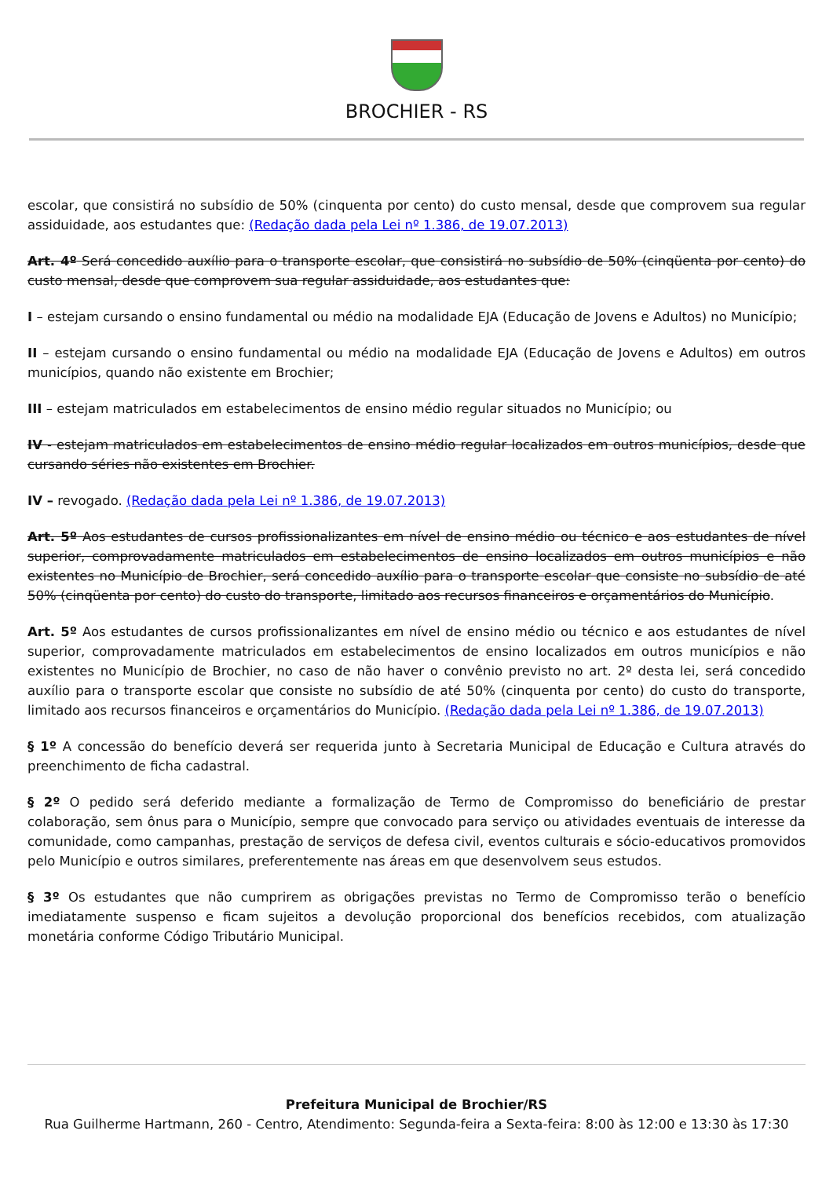BROCHIER - RS
escolar, que consistirá no subsídio de 50% (cinquenta por cento) do custo mensal, desde que comprovem sua regular assiduidade, aos estudantes que: (Redação dada pela Lei nº 1.386, de 19.07.2013)
Art. 4º Será concedido auxílio para o transporte escolar, que consistirá no subsídio de 50% (cinqüenta por cento) do custo mensal, desde que comprovem sua regular assiduidade, aos estudantes que:
I – estejam cursando o ensino fundamental ou médio na modalidade EJA (Educação de Jovens e Adultos) no Município;
II – estejam cursando o ensino fundamental ou médio na modalidade EJA (Educação de Jovens e Adultos) em outros municípios, quando não existente em Brochier;
III – estejam matriculados em estabelecimentos de ensino médio regular situados no Município; ou
IV - estejam matriculados em estabelecimentos de ensino médio regular localizados em outros municípios, desde que cursando séries não existentes em Brochier.
IV – revogado. (Redação dada pela Lei nº 1.386, de 19.07.2013)
Art. 5º Aos estudantes de cursos profissionalizantes em nível de ensino médio ou técnico e aos estudantes de nível superior, comprovadamente matriculados em estabelecimentos de ensino localizados em outros municípios e não existentes no Município de Brochier, será concedido auxílio para o transporte escolar que consiste no subsídio de até 50% (cinqüenta por cento) do custo do transporte, limitado aos recursos financeiros e orçamentários do Município.
Art. 5º Aos estudantes de cursos profissionalizantes em nível de ensino médio ou técnico e aos estudantes de nível superior, comprovadamente matriculados em estabelecimentos de ensino localizados em outros municípios e não existentes no Município de Brochier, no caso de não haver o convênio previsto no art. 2º desta lei, será concedido auxílio para o transporte escolar que consiste no subsídio de até 50% (cinquenta por cento) do custo do transporte, limitado aos recursos financeiros e orçamentários do Município. (Redação dada pela Lei nº 1.386, de 19.07.2013)
§ 1º A concessão do benefício deverá ser requerida junto à Secretaria Municipal de Educação e Cultura através do preenchimento de ficha cadastral.
§ 2º O pedido será deferido mediante a formalização de Termo de Compromisso do beneficiário de prestar colaboração, sem ônus para o Município, sempre que convocado para serviço ou atividades eventuais de interesse da comunidade, como campanhas, prestação de serviços de defesa civil, eventos culturais e sócio-educativos promovidos pelo Município e outros similares, preferentemente nas áreas em que desenvolvem seus estudos.
§ 3º Os estudantes que não cumprirem as obrigações previstas no Termo de Compromisso terão o benefício imediatamente suspenso e ficam sujeitos a devolução proporcional dos benefícios recebidos, com atualização monetária conforme Código Tributário Municipal.
Prefeitura Municipal de Brochier/RS
Rua Guilherme Hartmann, 260 - Centro, Atendimento: Segunda-feira a Sexta-feira: 8:00 às 12:00 e 13:30 às 17:30